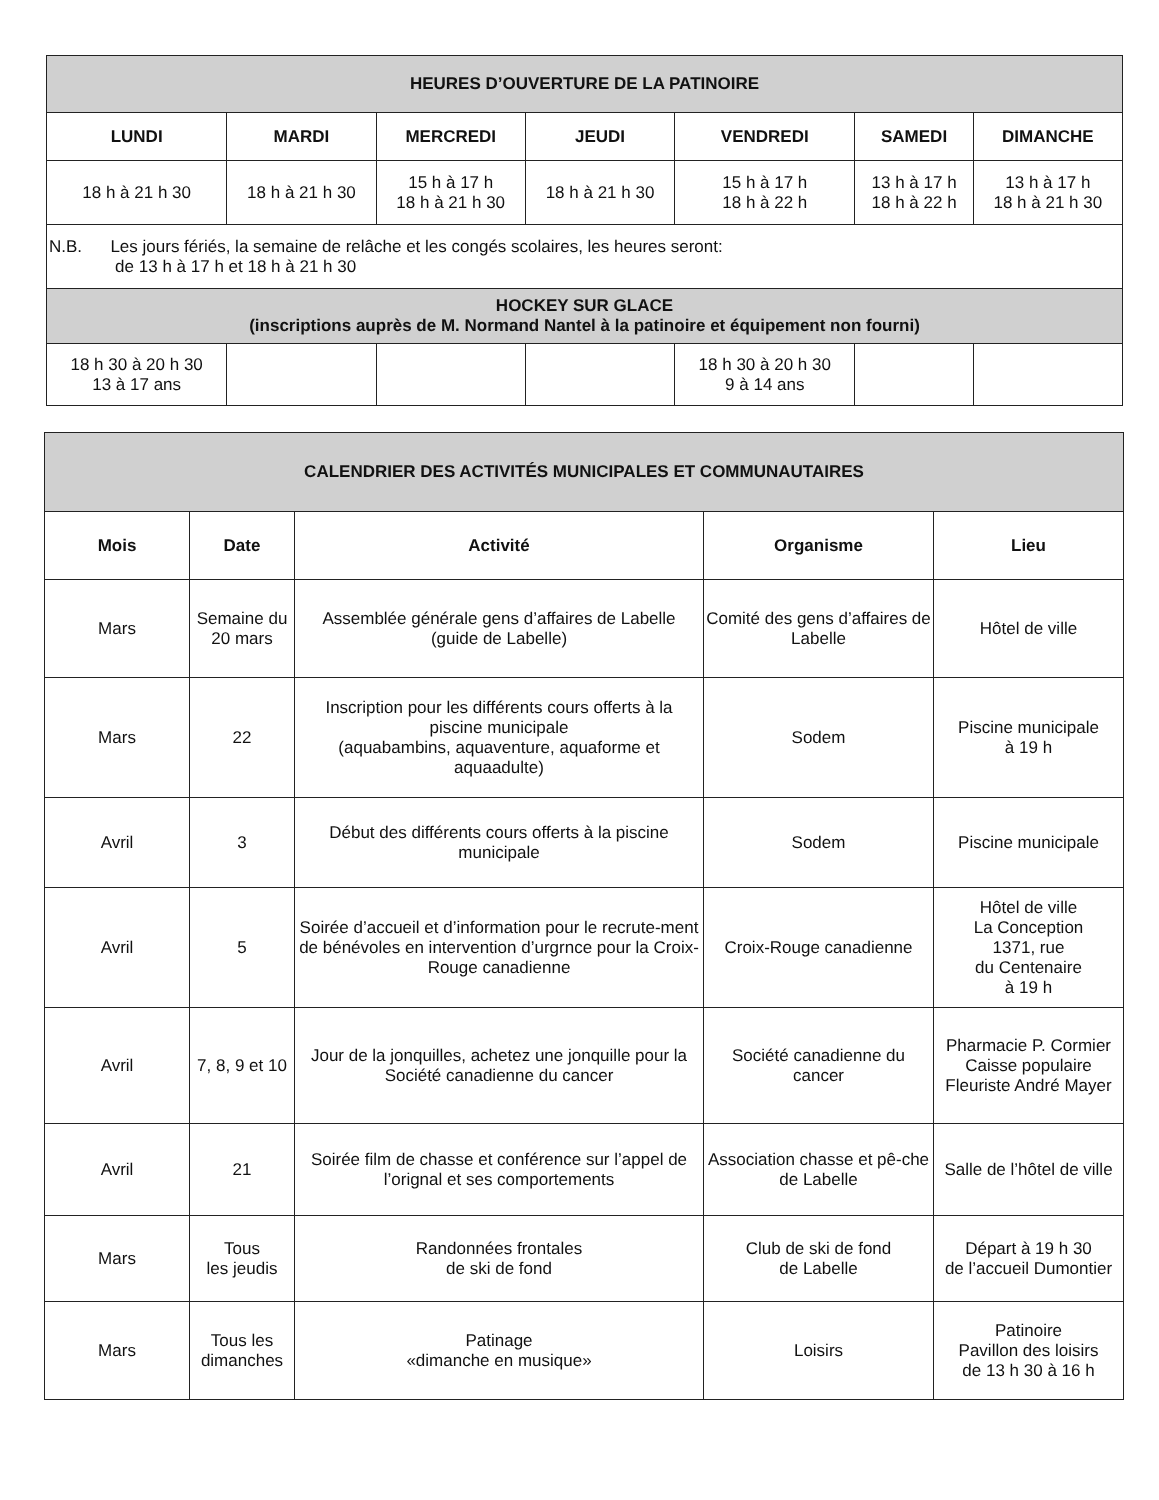| HEURES D’OUVERTURE DE LA PATINOIRE | | | | | | |
| LUNDI | MARDI | MERCREDI | JEUDI | VENDREDI | SAMEDI | DIMANCHE |
| 18 h à 21 h 30 | 18 h à 21 h 30 | 15 h à 17 h 18 h à 21 h 30 | 18 h à 21 h 30 | 15 h à 17 h 18 h à 22 h | 13 h à 17 h 18 h à 22 h | 13 h à 17 h 18 h à 21 h 30 |
| N.B. Les jours fériés, la semaine de relâche et les congés scolaires, les heures seront: de 13 h à 17 h et 18 h à 21 h 30 | | | | | | |
| HOCKEY SUR GLACE (inscriptions auprès de M. Normand Nantel à la patinoire et équipement non fourni) | | | | | | |
| 18 h 30 à 20 h 30 13 à 17 ans | | | | 18 h 30 à 20 h 30 9 à 14 ans | | |
| CALENDRIER DES ACTIVITÉS MUNICIPALES ET COMMUNAUTAIRES | | | | |
| Mois | Date | Activité | Organisme | Lieu |
| Mars | Semaine du 20 mars | Assemblée générale gens d’affaires de Labelle (guide de Labelle) | Comité des gens d’affaires de Labelle | Hôtel de ville |
| Mars | 22 | Inscription pour les différents cours offerts à la piscine municipale (aquabambins, aquaventure, aquaforme et aquaadulte) | Sodem | Piscine municipale à 19 h |
| Avril | 3 | Début des différents cours offerts à la piscine municipale | Sodem | Piscine municipale |
| Avril | 5 | Soirée d’accueil et d’information pour le recrute-ment de bénévoles en intervention d’urgrnce pour la Croix-Rouge canadienne | Croix-Rouge canadienne | Hôtel de ville La Conception 1371, rue du Centenaire à 19 h |
| Avril | 7, 8, 9 et 10 | Jour de la jonquilles, achetez une jonquille pour la Société canadienne du cancer | Société canadienne du cancer | Pharmacie P. Cormier Caisse populaire Fleuriste André Mayer |
| Avril | 21 | Soirée film de chasse et conférence sur l’appel de l’orignal et ses comportements | Association chasse et pê-che de Labelle | Salle de l’hôtel de ville |
| Mars | Tous les jeudis | Randonnées frontales de ski de fond | Club de ski de fond de Labelle | Départ à 19 h 30 de l’accueil Dumontier |
| Mars | Tous les dimanches | Patinage «dimanche en musique» | Loisirs | Patinoire Pavillon des loisirs de 13 h 30 à 16 h |